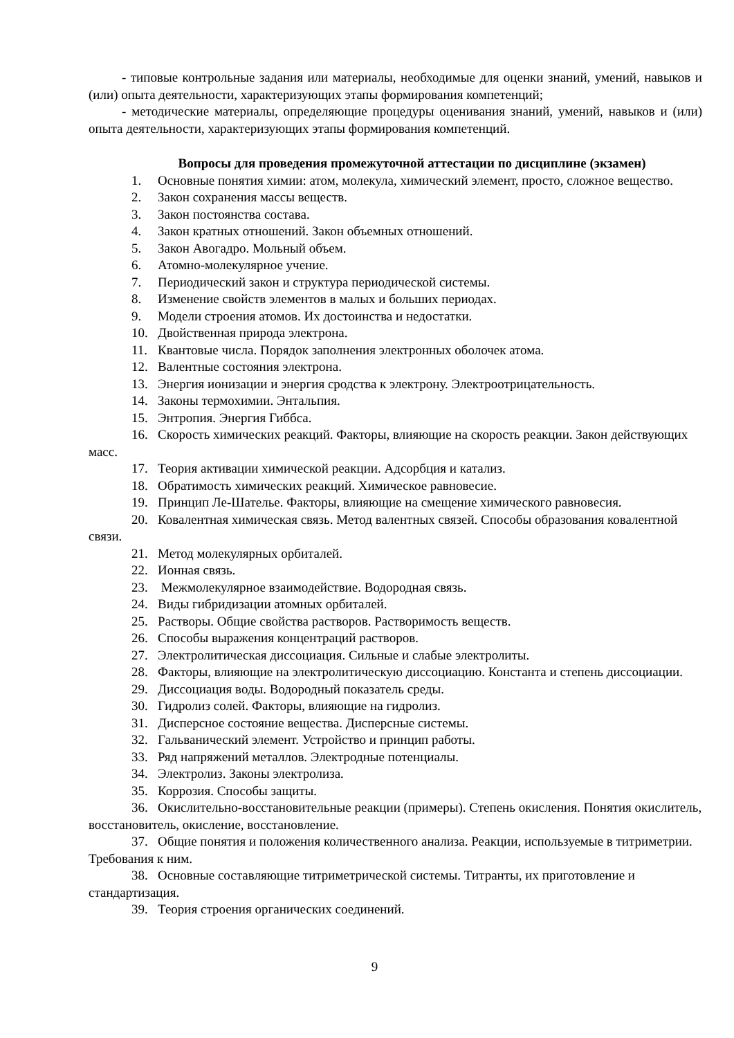- типовые контрольные задания или материалы, необходимые для оценки знаний, умений, навыков и (или) опыта деятельности, характеризующих этапы формирования компетенций;
- методические материалы, определяющие процедуры оценивания знаний, умений, навыков и (или) опыта деятельности, характеризующих этапы формирования компетенций.
Вопросы для проведения промежуточной аттестации по дисциплине (экзамен)
1. Основные понятия химии: атом, молекула, химический элемент, просто, сложное вещество.
2. Закон сохранения массы веществ.
3. Закон постоянства состава.
4. Закон кратных отношений. Закон объемных отношений.
5. Закон Авогадро. Мольный объем.
6. Атомно-молекулярное учение.
7. Периодический закон и структура периодической системы.
8. Изменение свойств элементов в малых и больших периодах.
9. Модели строения атомов. Их достоинства и недостатки.
10. Двойственная природа электрона.
11. Квантовые числа. Порядок заполнения электронных оболочек атома.
12. Валентные состояния электрона.
13. Энергия ионизации и энергия сродства к электрону. Электроотрицательность.
14. Законы термохимии. Энтальпия.
15. Энтропия. Энергия Гиббса.
16. Скорость химических реакций. Факторы, влияющие на скорость реакции. Закон действующих масс.
17. Теория активации химической реакции. Адсорбция и катализ.
18. Обратимость химических реакций. Химическое равновесие.
19. Принцип Ле-Шателье. Факторы, влияющие на смещение химического равновесия.
20. Ковалентная химическая связь. Метод валентных связей. Способы образования ковалентной связи.
21. Метод молекулярных орбиталей.
22. Ионная связь.
23. Межмолекулярное взаимодействие. Водородная связь.
24. Виды гибридизации атомных орбиталей.
25. Растворы. Общие свойства растворов. Растворимость веществ.
26. Способы выражения концентраций растворов.
27. Электролитическая диссоциация. Сильные и слабые электролиты.
28. Факторы, влияющие на электролитическую диссоциацию. Константа и степень диссоциации.
29. Диссоциация воды. Водородный показатель среды.
30. Гидролиз солей. Факторы, влияющие на гидролиз.
31. Дисперсное состояние вещества. Дисперсные системы.
32. Гальванический элемент. Устройство и принцип работы.
33. Ряд напряжений металлов. Электродные потенциалы.
34. Электролиз. Законы электролиза.
35. Коррозия. Способы защиты.
36. Окислительно-восстановительные реакции (примеры). Степень окисления. Понятия окислитель, восстановитель, окисление, восстановление.
37. Общие понятия и положения количественного анализа. Реакции, используемые в титриметрии. Требования к ним.
38. Основные составляющие титриметрической системы. Титранты, их приготовление и стандартизация.
39. Теория строения органических соединений.
9